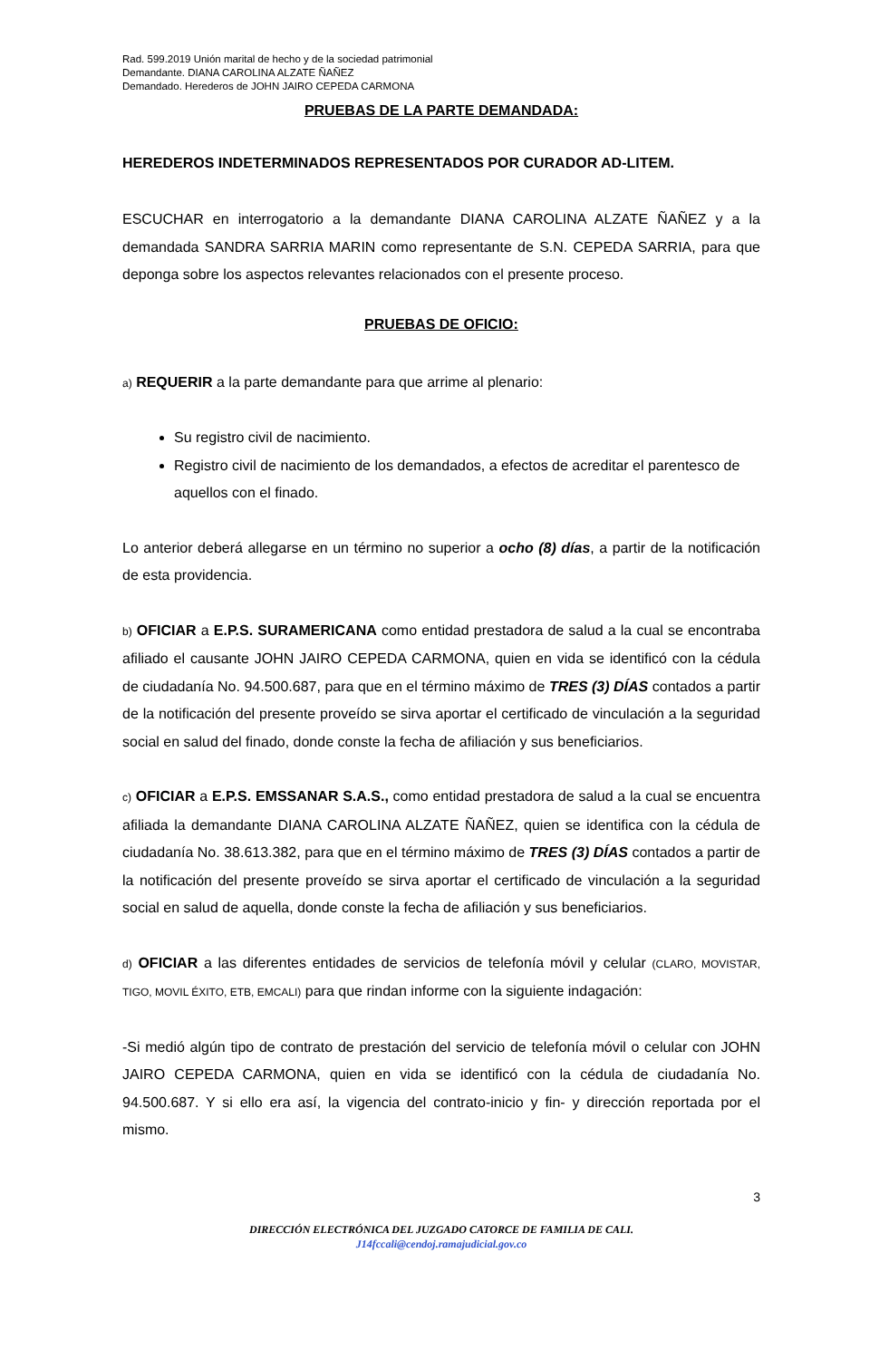Rad. 599.2019 Unión marital de hecho y de la sociedad patrimonial
Demandante. DIANA CAROLINA ALZATE ÑAÑEZ
Demandado. Herederos de JOHN JAIRO CEPEDA CARMONA
PRUEBAS DE LA PARTE DEMANDADA:
HEREDEROS INDETERMINADOS REPRESENTADOS POR CURADOR AD-LITEM.
ESCUCHAR en interrogatorio a la demandante DIANA CAROLINA ALZATE ÑAÑEZ y a la demandada SANDRA SARRIA MARIN como representante de S.N. CEPEDA SARRIA, para que deponga sobre los aspectos relevantes relacionados con el presente proceso.
PRUEBAS DE OFICIO:
a) REQUERIR a la parte demandante para que arrime al plenario:
Su registro civil de nacimiento.
Registro civil de nacimiento de los demandados, a efectos de acreditar el parentesco de aquellos con el finado.
Lo anterior deberá allegarse en un término no superior a ocho (8) días, a partir de la notificación de esta providencia.
b) OFICIAR a E.P.S. SURAMERICANA como entidad prestadora de salud a la cual se encontraba afiliado el causante JOHN JAIRO CEPEDA CARMONA, quien en vida se identificó con la cédula de ciudadanía No. 94.500.687, para que en el término máximo de TRES (3) DÍAS contados a partir de la notificación del presente proveído se sirva aportar el certificado de vinculación a la seguridad social en salud del finado, donde conste la fecha de afiliación y sus beneficiarios.
c) OFICIAR a E.P.S. EMSSANAR S.A.S., como entidad prestadora de salud a la cual se encuentra afiliada la demandante DIANA CAROLINA ALZATE ÑAÑEZ, quien se identifica con la cédula de ciudadanía No. 38.613.382, para que en el término máximo de TRES (3) DÍAS contados a partir de la notificación del presente proveído se sirva aportar el certificado de vinculación a la seguridad social en salud de aquella, donde conste la fecha de afiliación y sus beneficiarios.
d) OFICIAR a las diferentes entidades de servicios de telefonía móvil y celular (CLARO, MOVISTAR, TIGO, MOVIL ÉXITO, ETB, EMCALI) para que rindan informe con la siguiente indagación:
-Si medió algún tipo de contrato de prestación del servicio de telefonía móvil o celular con JOHN JAIRO CEPEDA CARMONA, quien en vida se identificó con la cédula de ciudadanía No. 94.500.687. Y si ello era así, la vigencia del contrato-inicio y fin- y dirección reportada por el mismo.
3
DIRECCIÓN ELECTRÓNICA DEL JUZGADO CATORCE DE FAMILIA DE CALI.
J14fccali@cendoj.ramajudicial.gov.co